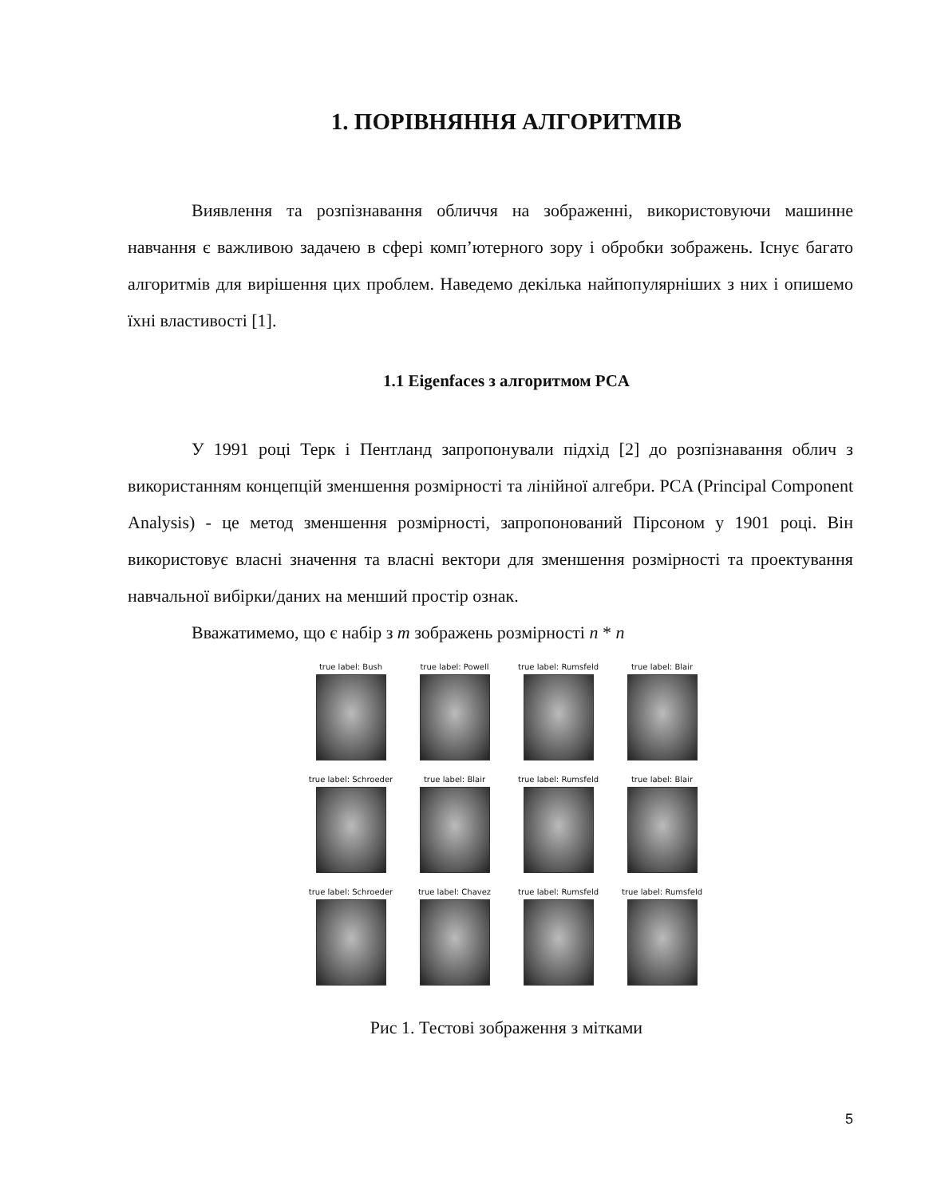1. ПОРІВНЯННЯ АЛГОРИТМІВ
Виявлення та розпізнавання обличчя на зображенні, використовуючи машинне навчання є важливою задачею в сфері комп’ютерного зору і обробки зображень. Існує багато алгоритмів для вирішення цих проблем. Наведемо декілька найпопулярніших з них і опишемо їхні властивості [1].
1.1 Eigenfaces з алгоритмом PCA
У 1991 році Терк і Пентланд запропонували підхід [2] до розпізнавання облич з використанням концепцій зменшення розмірності та лінійної алгебри. PCA (Principal Component Analysis) - це метод зменшення розмірності, запропонований Пірсоном у 1901 році. Він використовує власні значення та власні вектори для зменшення розмірності та проектування навчальної вибірки/даних на менший простір ознак.
Вважатимемо, що є набір з m зображень розмірності n * n
true label: Bush
true label: Powell
true label: Rumsfeld
true label: Blair
true label: Schroeder
true label: Blair
true label: Rumsfeld
true label: Blair
true label: Schroeder
true label: Chavez
true label: Rumsfeld
true label: Rumsfeld
Рис 1. Тестові зображення з мітками
5